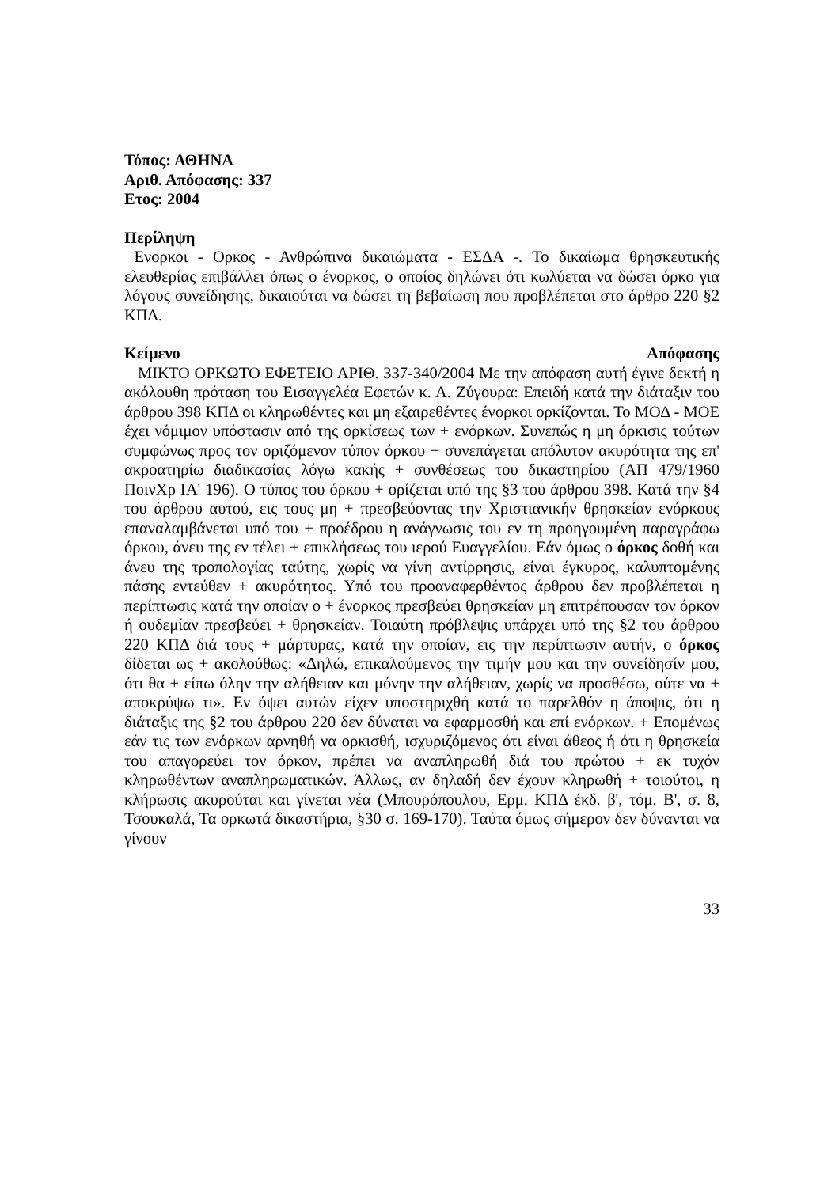Τόπος: ΑΘΗΝΑ
Αριθ. Απόφασης: 337
Ετος: 2004
Περίληψη
Ενορκοι - Ορκος - Ανθρώπινα δικαιώματα - ΕΣΔΑ -. Το δικαίωμα θρησκευτικής ελευθερίας επιβάλλει όπως ο ένορκος, ο οποίος δηλώνει ότι κωλύεται να δώσει όρκο για λόγους συνείδησης, δικαιούται να δώσει τη βεβαίωση που προβλέπεται στο άρθρο 220 §2 ΚΠΔ.
Κείμενο Απόφασης
ΜΙΚΤΟ ΟΡΚΩΤΟ ΕΦΕΤΕΙΟ ΑΡΙΘ. 337-340/2004 Με την απόφαση αυτή έγινε δεκτή η ακόλουθη πρόταση του Εισαγγελέα Εφετών κ. Α. Ζύγουρα: Επειδή κατά την διάταξιν του άρθρου 398 ΚΠΔ οι κληρωθέντες και μη εξαιρεθέντες ένορκοι ορκίζονται. Το ΜΟΔ - ΜΟΕ έχει νόμιμον υπόστασιν από της ορκίσεως των + ενόρκων. Συνεπώς η μη όρκισις τούτων συμφώνως προς τον οριζόμενον τύπον όρκου + συνεπάγεται απόλυτον ακυρότητα της επ' ακροατηρίω διαδικασίας λόγω κακής + συνθέσεως του δικαστηρίου (ΑΠ 479/1960 ΠοινΧρ ΙΑ' 196). Ο τύπος του όρκου + ορίζεται υπό της §3 του άρθρου 398. Κατά την §4 του άρθρου αυτού, εις τους μη + πρεσβεύοντας την Χριστιανικήν θρησκείαν ενόρκους επαναλαμβάνεται υπό του + προέδρου η ανάγνωσις του εν τη προηγουμένη παραγράφω όρκου, άνευ της εν τέλει + επικλήσεως του ιερού Ευαγγελίου. Εάν όμως ο όρκος δοθή και άνευ της τροπολογίας ταύτης, χωρίς να γίνη αντίρρησις, είναι έγκυρος, καλυπτομένης πάσης εντεύθεν + ακυρότητος. Υπό του προαναφερθέντος άρθρου δεν προβλέπεται η περίπτωσις κατά την οποίαν ο + ένορκος πρεσβεύει θρησκείαν μη επιτρέπουσαν τον όρκον ή ουδεμίαν πρεσβεύει + θρησκείαν. Τοιαύτη πρόβλεψις υπάρχει υπό της §2 του άρθρου 220 ΚΠΔ διά τους + μάρτυρας, κατά την οποίαν, εις την περίπτωσιν αυτήν, ο όρκος δίδεται ως + ακολούθως: «Δηλώ, επικαλούμενος την τιμήν μου και την συνείδησίν μου, ότι θα + είπω όλην την αλήθειαν και μόνην την αλήθειαν, χωρίς να προσθέσω, ούτε να + αποκρύψω τι». Εν όψει αυτών είχεν υποστηριχθή κατά το παρελθόν η άποψις, ότι η διάταξις της §2 του άρθρου 220 δεν δύναται να εφαρμοσθή και επί ενόρκων. + Επομένως εάν τις των ενόρκων αρνηθή να ορκισθή, ισχυριζόμενος ότι είναι άθεος ή ότι η θρησκεία του απαγορεύει τον όρκον, πρέπει να αναπληρωθή διά του πρώτου + εκ τυχόν κληρωθέντων αναπληρωματικών. Άλλως, αν δηλαδή δεν έχουν κληρωθή + τοιούτοι, η κλήρωσις ακυρούται και γίνεται νέα (Μπουρόπουλου, Ερμ. ΚΠΔ έκδ. β', τόμ. Β', σ. 8, Τσουκαλά, Τα ορκωτά δικαστήρια, §30 σ. 169-170). Ταύτα όμως σήμερον δεν δύνανται να γίνουν
33